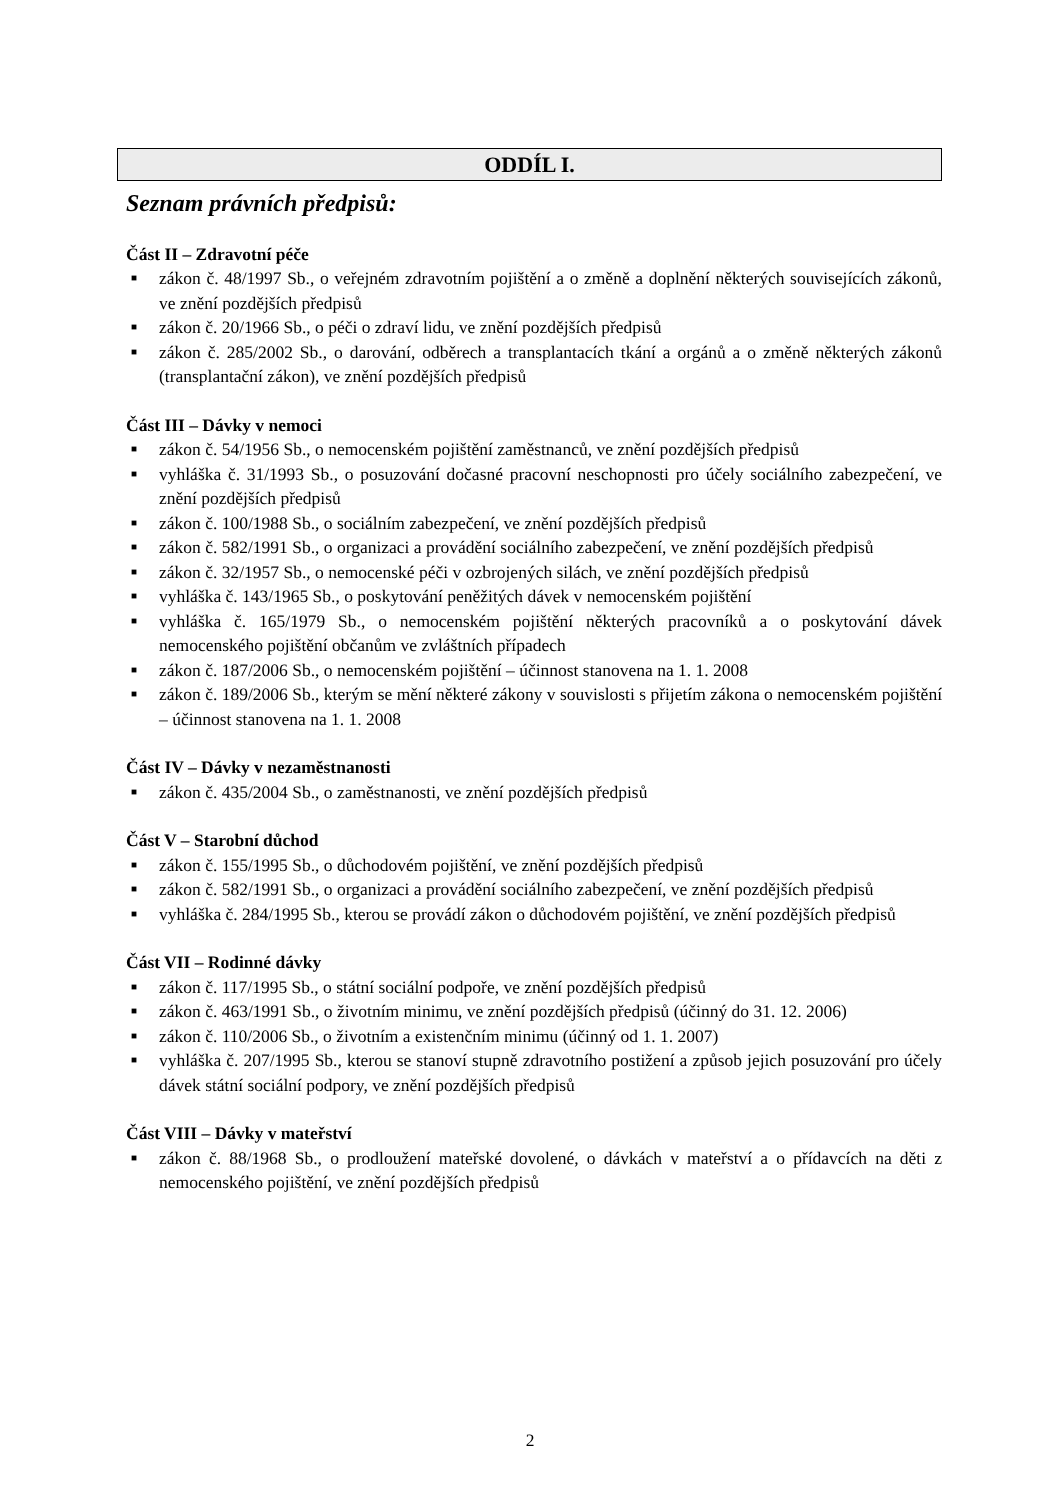ODDÍL I.
Seznam právních předpisů:
Část II – Zdravotní péče
■ zákon č. 48/1997 Sb., o veřejném zdravotním pojištění a o změně a doplnění některých souvisejících zákonů, ve znění pozdějších předpisů
■ zákon č. 20/1966 Sb., o péči o zdraví lidu, ve znění pozdějších předpisů
■ zákon č. 285/2002 Sb., o darování, odběrech a transplantacích tkání a orgánů a o změně některých zákonů (transplantační zákon), ve znění pozdějších předpisů
Část III – Dávky v nemoci
■ zákon č. 54/1956 Sb., o nemocenském pojištění zaměstnanců, ve znění pozdějších předpisů
■ vyhláška č. 31/1993 Sb., o posuzování dočasné pracovní neschopnosti pro účely sociálního zabezpečení, ve znění pozdějších předpisů
■ zákon č. 100/1988 Sb., o sociálním zabezpečení, ve znění pozdějších předpisů
■ zákon č. 582/1991 Sb., o organizaci a provádění sociálního zabezpečení, ve znění pozdějších předpisů
■ zákon č. 32/1957 Sb., o nemocenské péči v ozbrojených silách, ve znění pozdějších předpisů
■ vyhláška č. 143/1965 Sb., o poskytování peněžitých dávek v nemocenském pojištění
■ vyhláška č. 165/1979 Sb., o nemocenském pojištění některých pracovníků a o poskytování dávek nemocenského pojištění občanům ve zvláštních případech
■ zákon č. 187/2006 Sb., o nemocenském pojištění – účinnost stanovena na 1. 1. 2008
■ zákon č. 189/2006 Sb., kterým se mění některé zákony v souvislosti s přijetím zákona o nemocenském pojištění – účinnost stanovena na 1. 1. 2008
Část IV – Dávky v nezaměstnanosti
■ zákon č. 435/2004 Sb., o zaměstnanosti, ve znění pozdějších předpisů
Část V – Starobní důchod
■ zákon č. 155/1995 Sb., o důchodovém pojištění, ve znění pozdějších předpisů
■ zákon č. 582/1991 Sb., o organizaci a provádění sociálního zabezpečení, ve znění pozdějších předpisů
■ vyhláška č. 284/1995 Sb., kterou se provádí zákon o důchodovém pojištění, ve znění pozdějších předpisů
Část VII – Rodinné dávky
■ zákon č. 117/1995 Sb., o státní sociální podpoře, ve znění pozdějších předpisů
■ zákon č. 463/1991 Sb., o životním minimu, ve znění pozdějších předpisů (účinný do 31. 12. 2006)
■ zákon č. 110/2006 Sb., o životním a existenčním minimu (účinný od 1. 1. 2007)
■ vyhláška č. 207/1995 Sb., kterou se stanoví stupně zdravotního postižení a způsob jejich posuzování pro účely dávek státní sociální podpory, ve znění pozdějších předpisů
Část VIII – Dávky v mateřství
■ zákon č. 88/1968 Sb., o prodloužení mateřské dovolené, o dávkách v mateřství a o přídavcích na děti z nemocenského pojištění, ve znění pozdějších předpisů
2